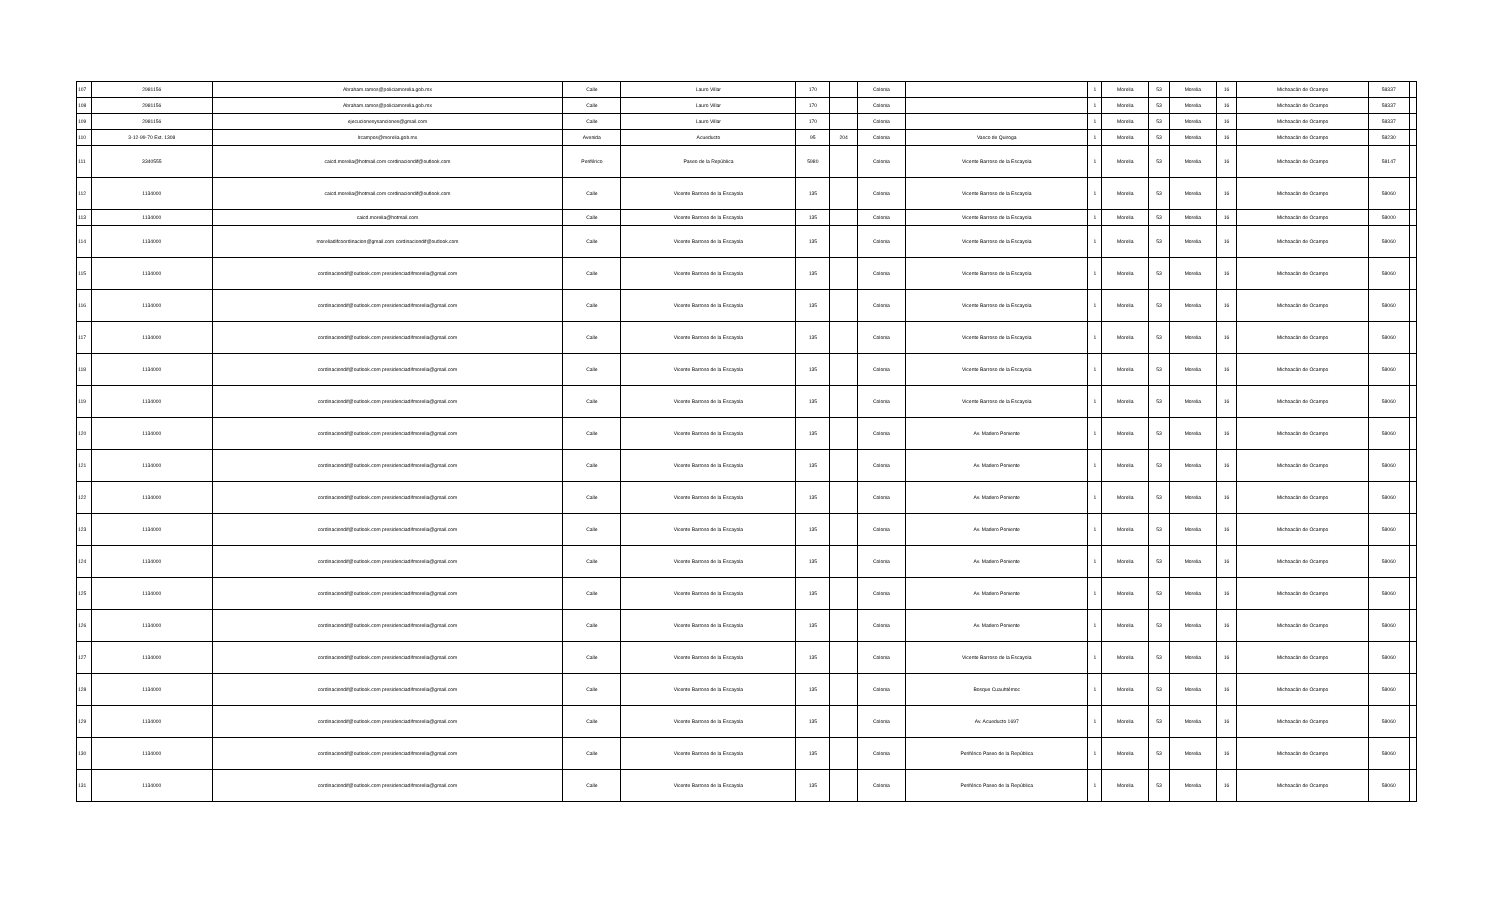| 107 | 2981156 | Abraham.ramos@policiamorelia.gob.mx | Calle | Lauro Villar | 170 | | Colonia | | 1 | Morelia | 53 | Morelia | 16 | Michoacán de Ocampo | 58337 | |
| 108 | 2981156 | Abraham.ramos@policiamorelia.gob.mx | Calle | Lauro Villar | 170 | | Colonia | | 1 | Morelia | 53 | Morelia | 16 | Michoacán de Ocampo | 58337 | |
| 109 | 2981156 | ejecucionesysanciones@gmail.com | Calle | Lauro Villar | 170 | | Colonia | | 1 | Morelia | 53 | Morelia | 16 | Michoacán de Ocampo | 58337 | |
| 110 | 3-12-99-70 Ext. 1308 | lrcampos@morelia.gob.mx | Avenida | Acueducto | 95 | 204 | Colonia | Vasco de Quiroga | 1 | Morelia | 53 | Morelia | 16 | Michoacán de Ocampo | 58230 | |
| 111 | 3340555 | caicd.morelia@hotmail.com cordinaciondif@outlook.com | Periférico | Paseo de la República | 5980 | | Colonia | Vicente Barroso de la Escayola | 1 | Morelia | 53 | Morelia | 16 | Michoacán de Ocampo | 58147 | |
| 112 | 1134000 | caicd.morelia@hotmail.com cordinaciondif@outlook.com | Calle | Vicente Barroso de la Escayola | 135 | | Colonia | Vicente Barroso de la Escayola | 1 | Morelia | 53 | Morelia | 16 | Michoacán de Ocampo | 58060 | |
| 113 | 1134000 | caicd.morelia@hotmail.com | Calle | Vicente Barroso de la Escayola | 135 | | Colonia | Vicente Barroso de la Escayola | 1 | Morelia | 53 | Morelia | 16 | Michoacán de Ocampo | 58000 | |
| 114 | 1134000 | moreliadifcoordinacion@gmail.com cordinaciondif@outlook.com | Calle | Vicente Barroso de la Escayola | 135 | | Colonia | Vicente Barroso de la Escayola | 1 | Morelia | 53 | Morelia | 16 | Michoacán de Ocampo | 58060 | |
| 115 | 1134000 | cordinaciondif@outlook.com presidenciadifmorelia@gmail.com | Calle | Vicente Barroso de la Escayola | 135 | | Colonia | Vicente Barroso de la Escayola | 1 | Morelia | 53 | Morelia | 16 | Michoacán de Ocampo | 58060 | |
| 116 | 1134000 | cordinaciondif@outlook.com presidenciadifmorelia@gmail.com | Calle | Vicente Barroso de la Escayola | 135 | | Colonia | Vicente Barroso de la Escayola | 1 | Morelia | 53 | Morelia | 16 | Michoacán de Ocampo | 58060 | |
| 117 | 1134000 | cordinaciondif@outlook.com presidenciadifmorelia@gmail.com | Calle | Vicente Barroso de la Escayola | 135 | | Colonia | Vicente Barroso de la Escayola | 1 | Morelia | 53 | Morelia | 16 | Michoacán de Ocampo | 58060 | |
| 118 | 1134000 | cordinaciondif@outlook.com presidenciadifmorelia@gmail.com | Calle | Vicente Barroso de la Escayola | 135 | | Colonia | Vicente Barroso de la Escayola | 1 | Morelia | 53 | Morelia | 16 | Michoacán de Ocampo | 58060 | |
| 119 | 1134000 | cordinaciondif@outlook.com presidenciadifmorelia@gmail.com | Calle | Vicente Barroso de la Escayola | 135 | | Colonia | Vicente Barroso de la Escayola | 1 | Morelia | 53 | Morelia | 16 | Michoacán de Ocampo | 58060 | |
| 120 | 1134000 | cordinaciondif@outlook.com presidenciadifmorelia@gmail.com | Calle | Vicente Barroso de la Escayola | 135 | | Colonia | Av. Madero Poniente | 1 | Morelia | 53 | Morelia | 16 | Michoacán de Ocampo | 58060 | |
| 121 | 1134000 | cordinaciondif@outlook.com presidenciadifmorelia@gmail.com | Calle | Vicente Barroso de la Escayola | 135 | | Colonia | Av. Madero Poniente | 1 | Morelia | 53 | Morelia | 16 | Michoacán de Ocampo | 58060 | |
| 122 | 1134000 | cordinaciondif@outlook.com presidenciadifmorelia@gmail.com | Calle | Vicente Barroso de la Escayola | 135 | | Colonia | Av. Madero Poniente | 1 | Morelia | 53 | Morelia | 16 | Michoacán de Ocampo | 58060 | |
| 123 | 1134000 | cordinaciondif@outlook.com presidenciadifmorelia@gmail.com | Calle | Vicente Barroso de la Escayola | 135 | | Colonia | Av. Madero Poniente | 1 | Morelia | 53 | Morelia | 16 | Michoacán de Ocampo | 58060 | |
| 124 | 1134000 | cordinaciondif@outlook.com presidenciadifmorelia@gmail.com | Calle | Vicente Barroso de la Escayola | 135 | | Colonia | Av. Madero Poniente | 1 | Morelia | 53 | Morelia | 16 | Michoacán de Ocampo | 58060 | |
| 125 | 1134000 | cordinaciondif@outlook.com presidenciadifmorelia@gmail.com | Calle | Vicente Barroso de la Escayola | 135 | | Colonia | Av. Madero Poniente | 1 | Morelia | 53 | Morelia | 16 | Michoacán de Ocampo | 58060 | |
| 126 | 1134000 | cordinaciondif@outlook.com presidenciadifmorelia@gmail.com | Calle | Vicente Barroso de la Escayola | 135 | | Colonia | Av. Madero Poniente | 1 | Morelia | 53 | Morelia | 16 | Michoacán de Ocampo | 58060 | |
| 127 | 1134000 | cordinaciondif@outlook.com presidenciadifmorelia@gmail.com | Calle | Vicente Barroso de la Escayola | 135 | | Colonia | Vicente Barroso de la Escayola | 1 | Morelia | 53 | Morelia | 16 | Michoacán de Ocampo | 58060 | |
| 128 | 1134000 | cordinaciondif@outlook.com presidenciadifmorelia@gmail.com | Calle | Vicente Barroso de la Escayola | 135 | | Colonia | Bosque Cuauhtémoc | 1 | Morelia | 53 | Morelia | 16 | Michoacán de Ocampo | 58060 | |
| 129 | 1134000 | cordinaciondif@outlook.com presidenciadifmorelia@gmail.com | Calle | Vicente Barroso de la Escayola | 135 | | Colonia | Av. Acueducto 1697 | 1 | Morelia | 53 | Morelia | 16 | Michoacán de Ocampo | 58060 | |
| 130 | 1134000 | cordinaciondif@outlook.com presidenciadifmorelia@gmail.com | Calle | Vicente Barroso de la Escayola | 135 | | Colonia | Periférico Paseo de la República | 1 | Morelia | 53 | Morelia | 16 | Michoacán de Ocampo | 58060 | |
| 131 | 1134000 | cordinaciondif@outlook.com presidenciadifmorelia@gmail.com | Calle | Vicente Barroso de la Escayola | 135 | | Colonia | Periférico Paseo de la República | 1 | Morelia | 53 | Morelia | 16 | Michoacán de Ocampo | 58060 | |